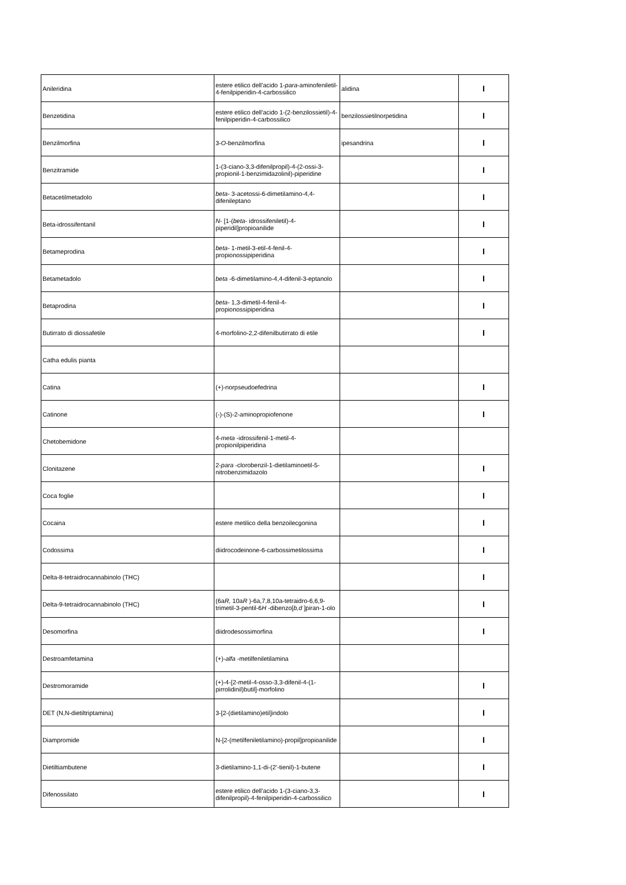| Anileridina | estere etilico dell'acido 1- para -aminofeniletil-4-fenilpiperidin-4-carbossilico | alidina | I |
| Benzetidina | estere etilico dell'acido 1-(2-benzilossietil)-4-fenilpiperidin-4-carbossilico | benzilossietilnorpetidina | I |
| Benzilmorfina | 3- O -benzilmorfina | ipesandrina | I |
| Benzitramide | 1-(3-ciano-3,3-difenilpropil)-4-(2-ossi-3-propionil-1-benzimidazolinil)-piperidine | | I |
| Betacetilmetadolo | beta - 3-acetossi-6-dimetilamino-4,4-difenileptano | | I |
| Beta-idrossifentanil | N - [1-( beta - idrossifeniletil)-4-piperidil]propioanilide | | I |
| Betameprodina | beta - 1-metil-3-etil-4-fenil-4-propionossipiperidina | | I |
| Betametadolo | beta -6-dimetilamino-4,4-difenil-3-eptanolo | | I |
| Betaprodina | beta - 1,3-dimetil-4-fenil-4-propionossipiperidina | | I |
| Butirrato di diossafetile | 4-morfolino-2,2-difenilbutirrato di etile | | I |
| Catha edulis pianta | | | |
| Catina | (+)-norpseudoefedrina | | I |
| Catinone | (-)-(S)-2-aminopropiofenone | | I |
| Chetobemidone | 4- meta -idrossifenil-1-metil-4-propionilpiperidina | | |
| Clonitazene | 2- para -clorobenzil-1-dietilaminoetil-5-nitrobenzimidazolo | | I |
| Coca foglie | | | I |
| Cocaina | estere metilico della benzoilecgonina | | I |
| Codossima | diidrocodeinone-6-carbossimetilossima | | I |
| Delta-8-tetraidrocannabinolo (THC) | | | I |
| Delta-9-tetraidrocannabinolo (THC) | (6a R, 10a R )-6a,7,8,10a-tetraidro-6,6,9-trimetil-3-pentil-6 H -dibenzo[ b,d ]piran-1-olo | | I |
| Desomorfina | diidrodesossimorfina | | I |
| Destroamfetamina | (+)- alfa -metilfeniletilamina | | |
| Destromoramide | (+)-4-[2-metil-4-osso-3,3-difenil-4-(1-pirrolidinil)butil]-morfolino | | I |
| DET (N,N-dietiltriptamina) | 3-[2-(dietilamino)etil]indolo | | I |
| Diampromide | N-[2-(metilfeniletilamino)-propil]propioanilide | | I |
| Dietiltiambutene | 3-dietilamino-1,1-di-(2'-tienil)-1-butene | | I |
| Difenossilato | estere etilico dell'acido 1-(3-ciano-3,3-difenilpropil)-4-fenilpiperidin-4-carbossilico | | I |